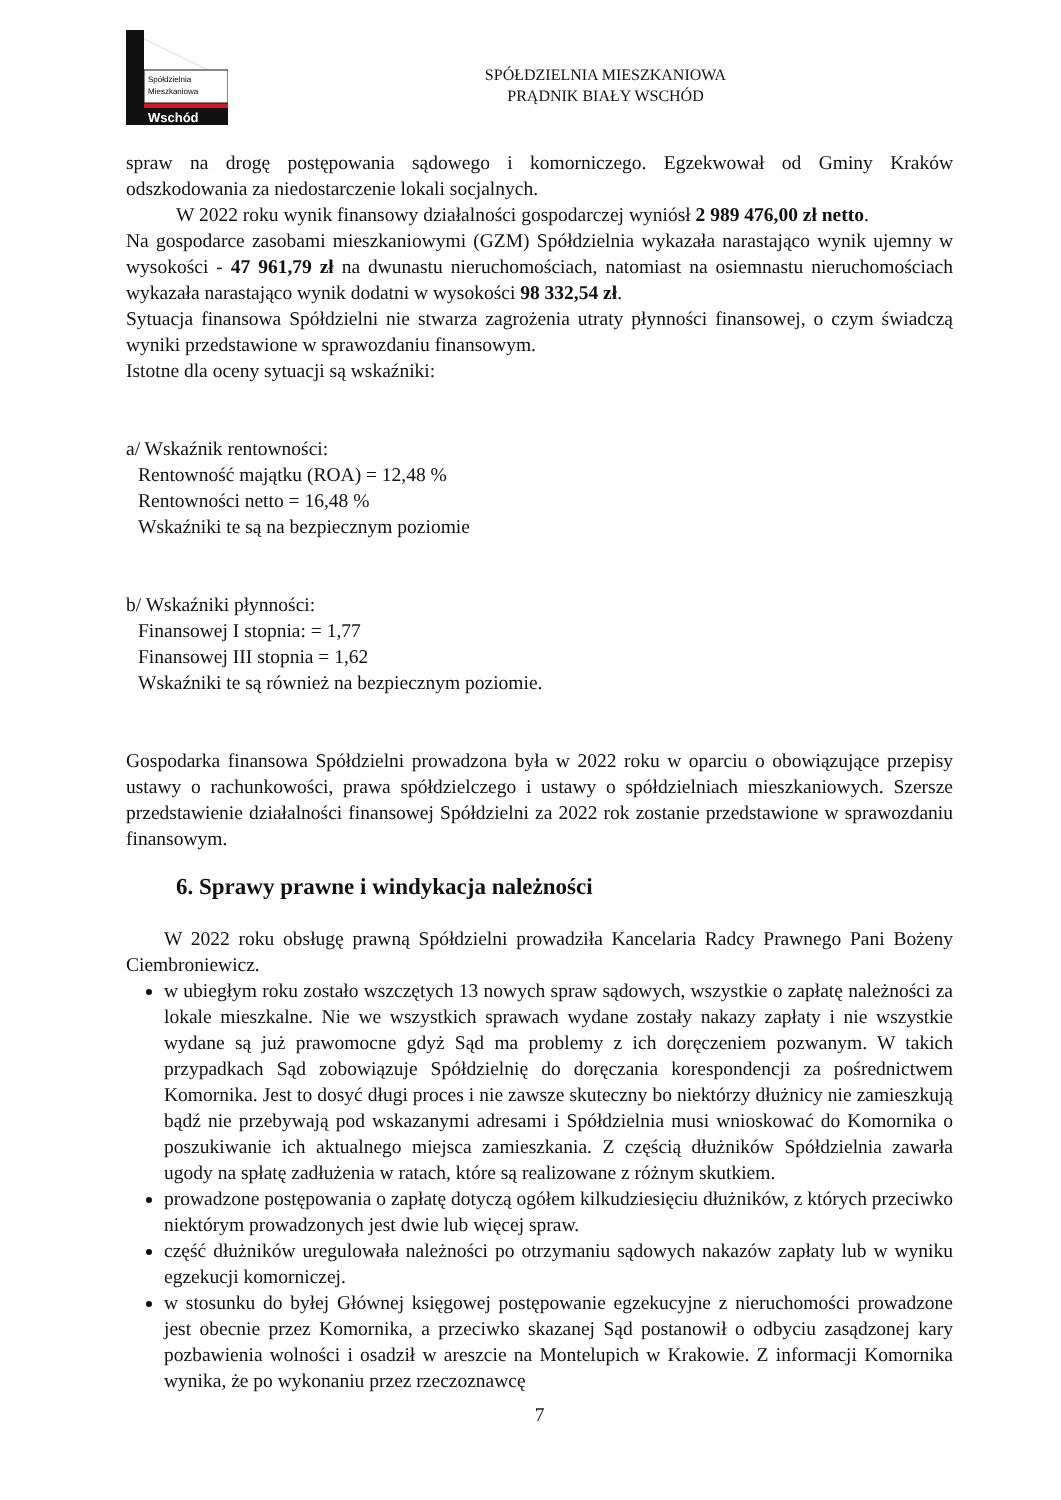Spółdzielnia
Mieszkaniowa
Wschód
SPÓŁDZIELNIA MIESZKANIOWA
PRĄDNIK BIAŁY WSCHÓD
spraw na drogę postępowania sądowego i komorniczego. Egzekwował od Gminy Kraków odszkodowania za niedostarczenie lokali socjalnych.
W 2022 roku wynik finansowy działalności gospodarczej wyniósł 2 989 476,00 zł netto.
Na gospodarce zasobami mieszkaniowymi (GZM) Spółdzielnia wykazała narastająco wynik ujemny w wysokości - 47 961,79 zł na dwunastu nieruchomościach, natomiast na osiemnastu nieruchomościach wykazała narastająco wynik dodatni w wysokości 98 332,54 zł.
Sytuacja finansowa Spółdzielni nie stwarza zagrożenia utraty płynności finansowej, o czym świadczą wyniki przedstawione w sprawozdaniu finansowym.
Istotne dla oceny sytuacji są wskaźniki:
a/ Wskaźnik rentowności:
Rentowność majątku (ROA) = 12,48 %
Rentowności netto = 16,48 %
Wskaźniki te są na bezpiecznym poziomie
b/ Wskaźniki płynności:
Finansowej I stopnia: = 1,77
Finansowej III stopnia = 1,62
Wskaźniki te są również na bezpiecznym poziomie.
Gospodarka finansowa Spółdzielni prowadzona była w 2022 roku w oparciu o obowiązujące przepisy ustawy o rachunkowości, prawa spółdzielczego i ustawy o spółdzielniach mieszkaniowych. Szersze przedstawienie działalności finansowej Spółdzielni za 2022 rok zostanie przedstawione w sprawozdaniu finansowym.
6. Sprawy prawne i windykacja należności
W 2022 roku obsługę prawną Spółdzielni prowadziła Kancelaria Radcy Prawnego Pani Bożeny Ciembroniewicz.
w ubiegłym roku zostało wszczętych 13 nowych spraw sądowych, wszystkie o zapłatę należności za lokale mieszkalne. Nie we wszystkich sprawach wydane zostały nakazy zapłaty i nie wszystkie wydane są już prawomocne gdyż Sąd ma problemy z ich doręczeniem pozwanym. W takich przypadkach Sąd zobowiązuje Spółdzielnię do doręczania korespondencji za pośrednictwem Komornika. Jest to dosyć długi proces i nie zawsze skuteczny bo niektórzy dłużnicy nie zamieszkują bądź nie przebywają pod wskazanymi adresami i Spółdzielnia musi wnioskować do Komornika o poszukiwanie ich aktualnego miejsca zamieszkania. Z częścią dłużników Spółdzielnia zawarła ugody na spłatę zadłużenia w ratach, które są realizowane z różnym skutkiem.
prowadzone postępowania o zapłatę dotyczą ogółem kilkudziesięciu dłużników, z których przeciwko niektórym prowadzonych jest dwie lub więcej spraw.
część dłużników uregulowała należności po otrzymaniu sądowych nakazów zapłaty lub w wyniku egzekucji komorniczej.
w stosunku do byłej Głównej księgowej postępowanie egzekucyjne z nieruchomości prowadzone jest obecnie przez Komornika, a przeciwko skazanej Sąd postanowił o odbyciu zasądzonej kary pozbawienia wolności i osadził w areszcie na Montelupich w Krakowie. Z informacji Komornika wynika, że po wykonaniu przez rzeczoznawcę
7